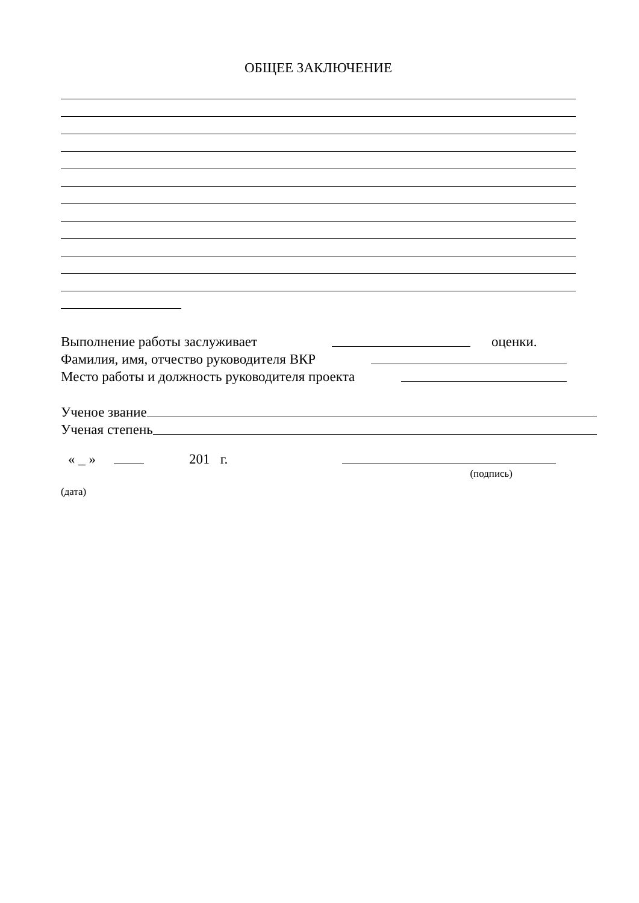ОБЩЕЕ ЗАКЛЮЧЕНИЕ
Выполнение работы заслуживает оценки.
Фамилия, имя, отчество руководителя ВКР
Место работы и должность руководителя проекта
Ученое звание
Ученая степень
« _ » 201 г.
(подпись)
(дата)